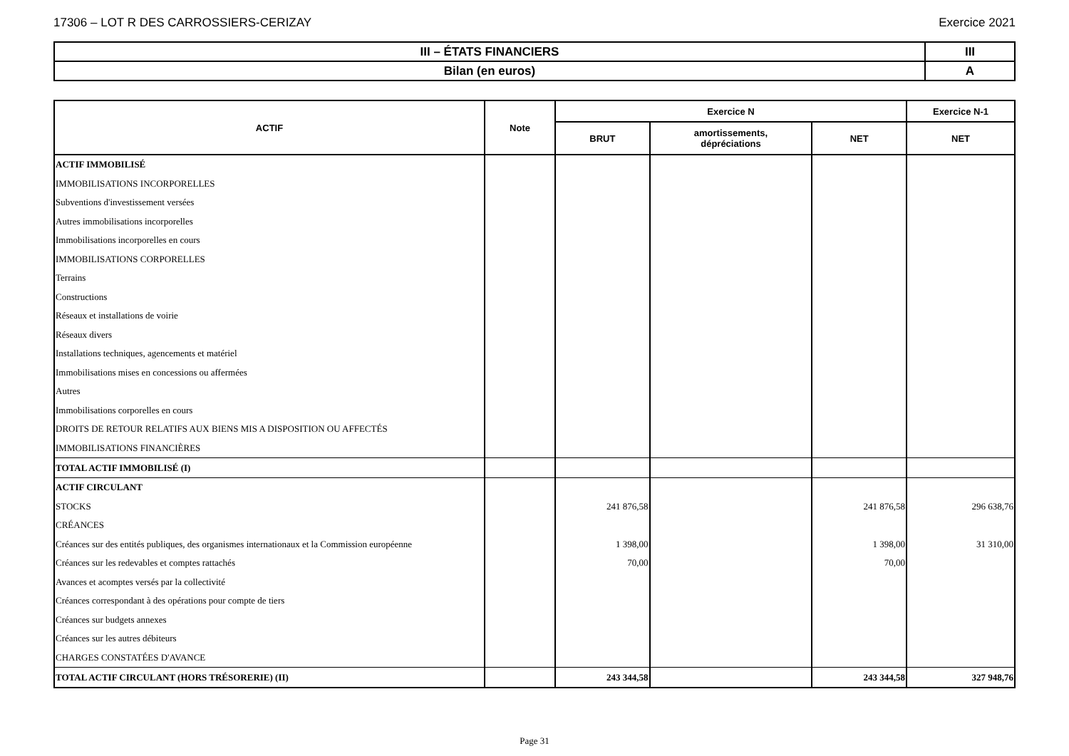17306 – LOT R DES CARROSSIERS-CERIZAY Exercice 2021
| III – ÉTATS FINANCIERS | III |
| Bilan (en euros) | A |
| ACTIF | Note | Exercice N | | | Exercice N-1 |
| --- | --- | --- | --- | --- | --- |
| | | BRUT | amortissements, dépréciations | NET | NET |
| ACTIF IMMOBILISÉ | | | | | |
| IMMOBILISATIONS INCORPORELLES | | | | | |
| Subventions d'investissement versées | | | | | |
| Autres immobilisations incorporelles | | | | | |
| Immobilisations incorporelles en cours | | | | | |
| IMMOBILISATIONS CORPORELLES | | | | | |
| Terrains | | | | | |
| Constructions | | | | | |
| Réseaux et installations de voirie | | | | | |
| Réseaux divers | | | | | |
| Installations techniques, agencements et matériel | | | | | |
| Immobilisations mises en concessions ou affermées | | | | | |
| Autres | | | | | |
| Immobilisations corporelles en cours | | | | | |
| DROITS DE RETOUR RELATIFS AUX BIENS MIS A DISPOSITION OU AFFECTÉS | | | | | |
| IMMOBILISATIONS FINANCIÈRES | | | | | |
| TOTAL ACTIF IMMOBILISÉ (I) | | | | | |
| ACTIF CIRCULANT | | | | | |
| STOCKS | | 241 876,58 | | 241 876,58 | 296 638,76 |
| CRÉANCES | | | | | |
| Créances sur des entités publiques, des organismes internationaux et la Commission européenne | | 1 398,00 | | 1 398,00 | 31 310,00 |
| Créances sur les redevables et comptes rattachés | | 70,00 | | 70,00 | |
| Avances et acomptes versés par la collectivité | | | | | |
| Créances correspondant à des opérations pour compte de tiers | | | | | |
| Créances sur budgets annexes | | | | | |
| Créances sur les autres débiteurs | | | | | |
| CHARGES CONSTATÉES D'AVANCE | | | | | |
| TOTAL ACTIF CIRCULANT (HORS TRÉSORERIE) (II) | | 243 344,58 | | 243 344,58 | 327 948,76 |
Page 31